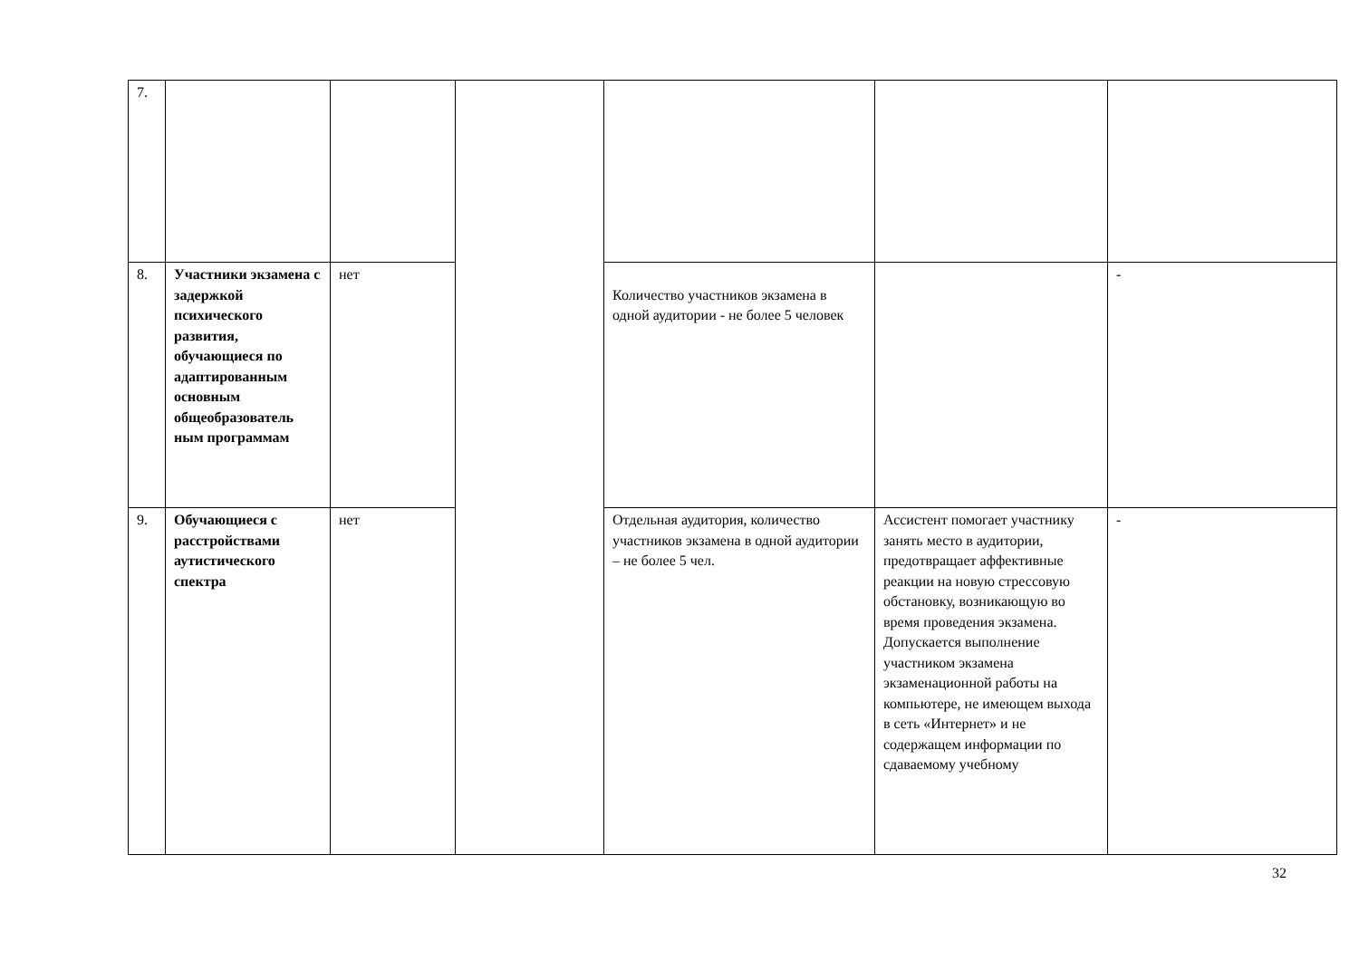| 7. | | | | | | |
| 8. | Участники экзамена с задержкой психического развития, обучающиеся по адаптированным основным общеобразователь ным программам | нет | | Количество участников экзамена в одной аудитории - не более 5 человек | | - |
| 9. | Обучающиеся с расстройствами аутистического спектра | нет | | Отдельная аудитория, количество участников экзамена в одной аудитории – не более 5 чел. | Ассистент помогает участнику занять место в аудитории, предотвращает аффективные реакции на новую стрессовую обстановку, возникающую во время проведения экзамена. Допускается выполнение участником экзамена экзаменационной работы на компьютере, не имеющем выхода в сеть «Интернет» и не содержащем информации по сдаваемому учебному | - |
32